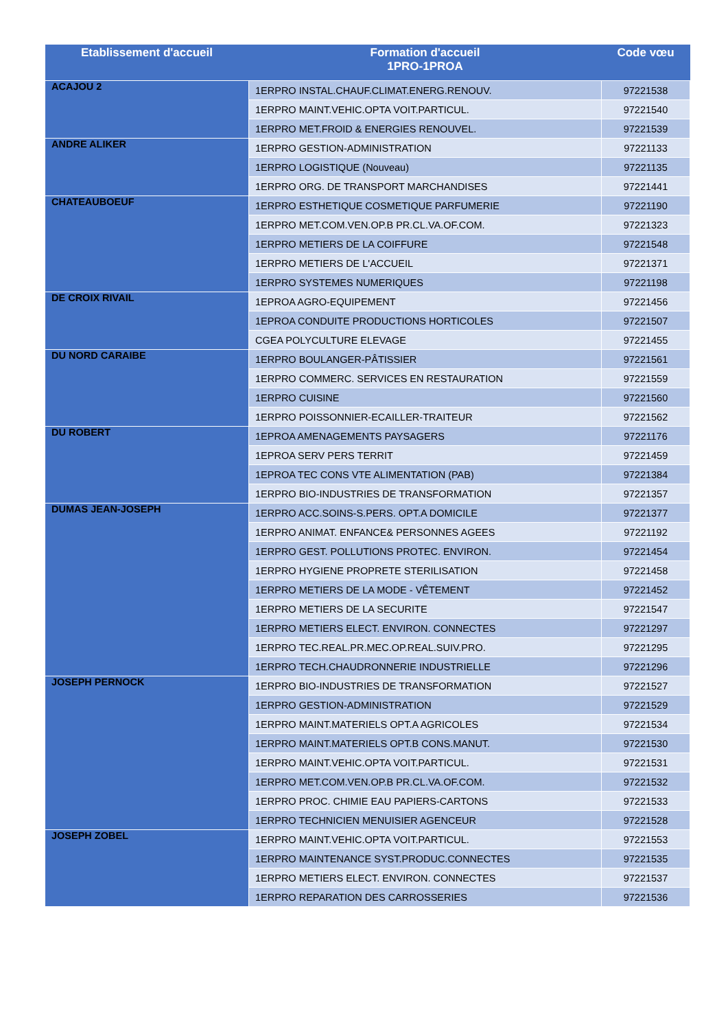| Etablissement d'accueil | Formation d'accueil 1PRO-1PROA | Code vœu |
| --- | --- | --- |
| ACAJOU 2 | 1ERPRO INSTAL.CHAUF.CLIMAT.ENERG.RENOUV. | 97221538 |
| | 1ERPRO MAINT.VEHIC.OPTA VOIT.PARTICUL. | 97221540 |
| | 1ERPRO MET.FROID & ENERGIES RENOUVEL. | 97221539 |
| ANDRE ALIKER | 1ERPRO GESTION-ADMINISTRATION | 97221133 |
| | 1ERPRO LOGISTIQUE (Nouveau) | 97221135 |
| | 1ERPRO ORG. DE TRANSPORT MARCHANDISES | 97221441 |
| CHATEAUBOEUF | 1ERPRO ESTHETIQUE COSMETIQUE PARFUMERIE | 97221190 |
| | 1ERPRO MET.COM.VEN.OP.B PR.CL.VA.OF.COM. | 97221323 |
| | 1ERPRO METIERS DE LA COIFFURE | 97221548 |
| | 1ERPRO METIERS DE L'ACCUEIL | 97221371 |
| | 1ERPRO SYSTEMES NUMERIQUES | 97221198 |
| DE CROIX RIVAIL | 1EPROA AGRO-EQUIPEMENT | 97221456 |
| | 1EPROA CONDUITE PRODUCTIONS HORTICOLES | 97221507 |
| | CGEA POLYCULTURE ELEVAGE | 97221455 |
| DU NORD CARAIBE | 1ERPRO BOULANGER-PÂTISSIER | 97221561 |
| | 1ERPRO COMMERC. SERVICES EN RESTAURATION | 97221559 |
| | 1ERPRO CUISINE | 97221560 |
| | 1ERPRO POISSONNIER-ECAILLER-TRAITEUR | 97221562 |
| DU ROBERT | 1EPROA AMENAGEMENTS PAYSAGERS | 97221176 |
| | 1EPROA SERV PERS TERRIT | 97221459 |
| | 1EPROA TEC CONS VTE ALIMENTATION (PAB) | 97221384 |
| | 1ERPRO BIO-INDUSTRIES DE TRANSFORMATION | 97221357 |
| DUMAS JEAN-JOSEPH | 1ERPRO ACC.SOINS-S.PERS. OPT.A DOMICILE | 97221377 |
| | 1ERPRO ANIMAT. ENFANCE& PERSONNES AGEES | 97221192 |
| | 1ERPRO GEST. POLLUTIONS PROTEC. ENVIRON. | 97221454 |
| | 1ERPRO HYGIENE PROPRETE STERILISATION | 97221458 |
| | 1ERPRO METIERS DE LA MODE - VÊTEMENT | 97221452 |
| | 1ERPRO METIERS DE LA SECURITE | 97221547 |
| | 1ERPRO METIERS ELECT. ENVIRON. CONNECTES | 97221297 |
| | 1ERPRO TEC.REAL.PR.MEC.OP.REAL.SUIV.PRO. | 97221295 |
| | 1ERPRO TECH.CHAUDRONNERIE INDUSTRIELLE | 97221296 |
| JOSEPH PERNOCK | 1ERPRO BIO-INDUSTRIES DE TRANSFORMATION | 97221527 |
| | 1ERPRO GESTION-ADMINISTRATION | 97221529 |
| | 1ERPRO MAINT.MATERIELS OPT.A AGRICOLES | 97221534 |
| | 1ERPRO MAINT.MATERIELS OPT.B CONS.MANUT. | 97221530 |
| | 1ERPRO MAINT.VEHIC.OPTA VOIT.PARTICUL. | 97221531 |
| | 1ERPRO MET.COM.VEN.OP.B PR.CL.VA.OF.COM. | 97221532 |
| | 1ERPRO PROC. CHIMIE EAU PAPIERS-CARTONS | 97221533 |
| | 1ERPRO TECHNICIEN MENUISIER AGENCEUR | 97221528 |
| JOSEPH ZOBEL | 1ERPRO MAINT.VEHIC.OPTA VOIT.PARTICUL. | 97221553 |
| | 1ERPRO MAINTENANCE SYST.PRODUC.CONNECTES | 97221535 |
| | 1ERPRO METIERS ELECT. ENVIRON. CONNECTES | 97221537 |
| | 1ERPRO REPARATION DES CARROSSERIES | 97221536 |